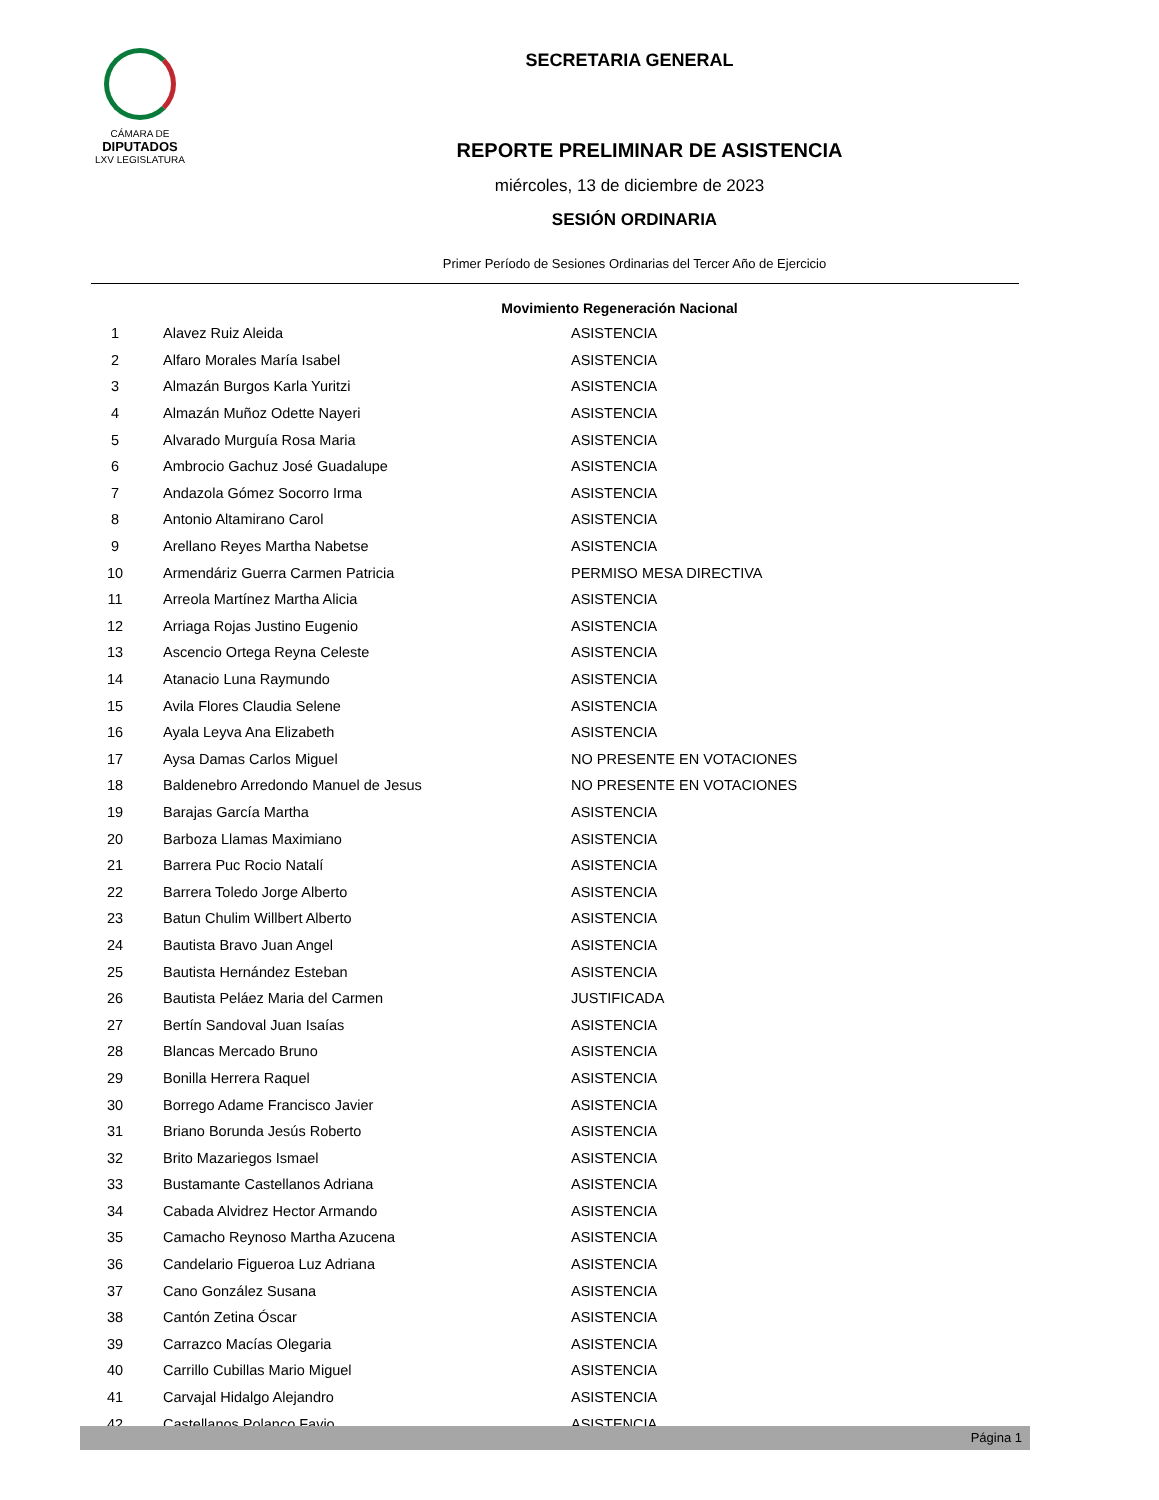CÁMARA DE
DIPUTADOS
LXV LEGISLATURA
SECRETARIA GENERAL
REPORTE PRELIMINAR DE ASISTENCIA
miércoles, 13 de diciembre de 2023
SESIÓN ORDINARIA
Primer Período de Sesiones Ordinarias del Tercer Año de Ejercicio
Movimiento Regeneración Nacional
| 1 | Alavez Ruiz Aleida | ASISTENCIA |
| 2 | Alfaro Morales María Isabel | ASISTENCIA |
| 3 | Almazán Burgos Karla Yuritzi | ASISTENCIA |
| 4 | Almazán Muñoz Odette Nayeri | ASISTENCIA |
| 5 | Alvarado Murguía Rosa Maria | ASISTENCIA |
| 6 | Ambrocio Gachuz José Guadalupe | ASISTENCIA |
| 7 | Andazola Gómez Socorro Irma | ASISTENCIA |
| 8 | Antonio Altamirano Carol | ASISTENCIA |
| 9 | Arellano Reyes Martha Nabetse | ASISTENCIA |
| 10 | Armendáriz Guerra Carmen Patricia | PERMISO MESA DIRECTIVA |
| 11 | Arreola Martínez Martha Alicia | ASISTENCIA |
| 12 | Arriaga Rojas Justino Eugenio | ASISTENCIA |
| 13 | Ascencio Ortega Reyna Celeste | ASISTENCIA |
| 14 | Atanacio Luna Raymundo | ASISTENCIA |
| 15 | Avila Flores Claudia Selene | ASISTENCIA |
| 16 | Ayala Leyva Ana Elizabeth | ASISTENCIA |
| 17 | Aysa Damas Carlos Miguel | NO PRESENTE EN VOTACIONES |
| 18 | Baldenebro Arredondo Manuel de Jesus | NO PRESENTE EN VOTACIONES |
| 19 | Barajas García Martha | ASISTENCIA |
| 20 | Barboza Llamas Maximiano | ASISTENCIA |
| 21 | Barrera Puc Rocio Natalí | ASISTENCIA |
| 22 | Barrera Toledo Jorge Alberto | ASISTENCIA |
| 23 | Batun Chulim Willbert Alberto | ASISTENCIA |
| 24 | Bautista Bravo Juan Angel | ASISTENCIA |
| 25 | Bautista Hernández Esteban | ASISTENCIA |
| 26 | Bautista Peláez Maria del Carmen | JUSTIFICADA |
| 27 | Bertín Sandoval Juan Isaías | ASISTENCIA |
| 28 | Blancas Mercado Bruno | ASISTENCIA |
| 29 | Bonilla Herrera Raquel | ASISTENCIA |
| 30 | Borrego Adame Francisco Javier | ASISTENCIA |
| 31 | Briano Borunda Jesús Roberto | ASISTENCIA |
| 32 | Brito Mazariegos Ismael | ASISTENCIA |
| 33 | Bustamante Castellanos Adriana | ASISTENCIA |
| 34 | Cabada Alvidrez Hector Armando | ASISTENCIA |
| 35 | Camacho Reynoso Martha Azucena | ASISTENCIA |
| 36 | Candelario Figueroa Luz Adriana | ASISTENCIA |
| 37 | Cano González Susana | ASISTENCIA |
| 38 | Cantón Zetina Óscar | ASISTENCIA |
| 39 | Carrazco Macías Olegaria | ASISTENCIA |
| 40 | Carrillo Cubillas Mario Miguel | ASISTENCIA |
| 41 | Carvajal Hidalgo Alejandro | ASISTENCIA |
| 42 | Castellanos Polanco Favio | ASISTENCIA |
Página 1